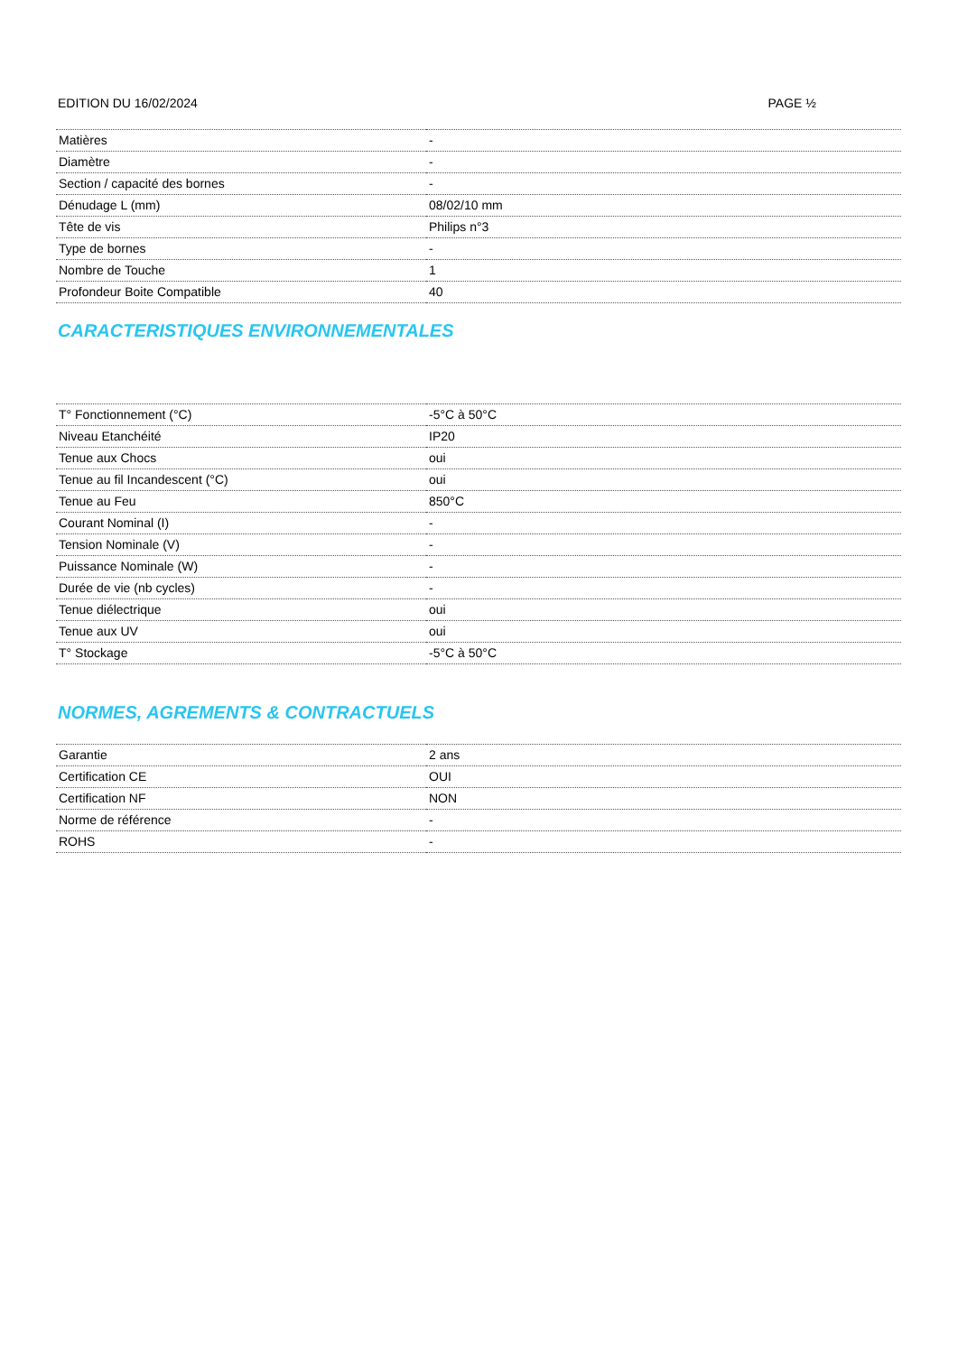EDITION DU 16/02/2024 PAGE ½
| Matières | - |
| Diamètre | - |
| Section / capacité des bornes | - |
| Dénudage L (mm) | 08/02/10 mm |
| Tête de vis | Philips n°3 |
| Type de bornes | - |
| Nombre de Touche | 1 |
| Profondeur Boite Compatible | 40 |
CARACTERISTIQUES ENVIRONNEMENTALES
| T° Fonctionnement (°C) | -5°C à 50°C |
| Niveau Etanchéité | IP20 |
| Tenue aux Chocs | oui |
| Tenue au fil Incandescent (°C) | oui |
| Tenue au Feu | 850°C |
| Courant Nominal (I) | - |
| Tension Nominale (V) | - |
| Puissance Nominale (W) | - |
| Durée de vie (nb cycles) | - |
| Tenue diélectrique | oui |
| Tenue aux UV | oui |
| T° Stockage | -5°C à 50°C |
NORMES, AGREMENTS & CONTRACTUELS
| Garantie | 2 ans |
| Certification CE | OUI |
| Certification NF | NON |
| Norme de référence | - |
| ROHS | - |